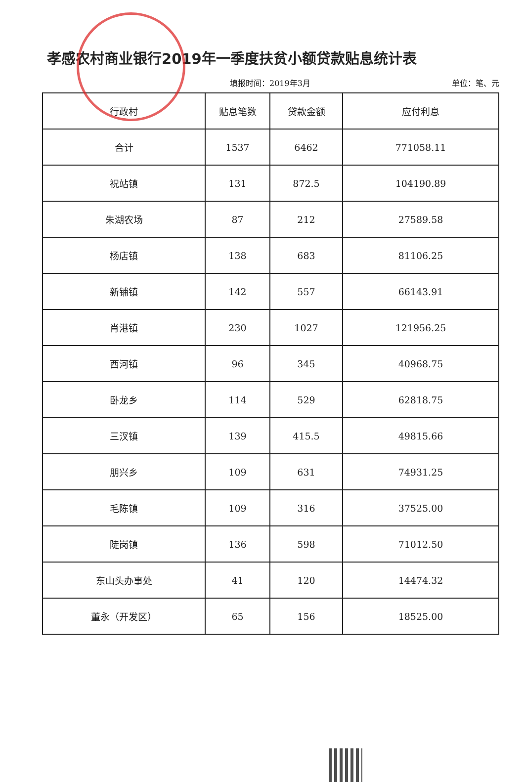孝感农村商业银行2019年一季度扶贫小额贷款贴息统计表
填报时间：2019年3月 单位：笔、元
| 行政村 | 贴息笔数 | 贷款金额 | 应付利息 |
| --- | --- | --- | --- |
| 合计 | 1537 | 6462 | 771058.11 |
| 祝站镇 | 131 | 872.5 | 104190.89 |
| 朱湖农场 | 87 | 212 | 27589.58 |
| 杨店镇 | 138 | 683 | 81106.25 |
| 新铺镇 | 142 | 557 | 66143.91 |
| 肖港镇 | 230 | 1027 | 121956.25 |
| 西河镇 | 96 | 345 | 40968.75 |
| 卧龙乡 | 114 | 529 | 62818.75 |
| 三汊镇 | 139 | 415.5 | 49815.66 |
| 朋兴乡 | 109 | 631 | 74931.25 |
| 毛陈镇 | 109 | 316 | 37525.00 |
| 陡岗镇 | 136 | 598 | 71012.50 |
| 东山头办事处 | 41 | 120 | 14474.32 |
| 董永（开发区） | 65 | 156 | 18525.00 |